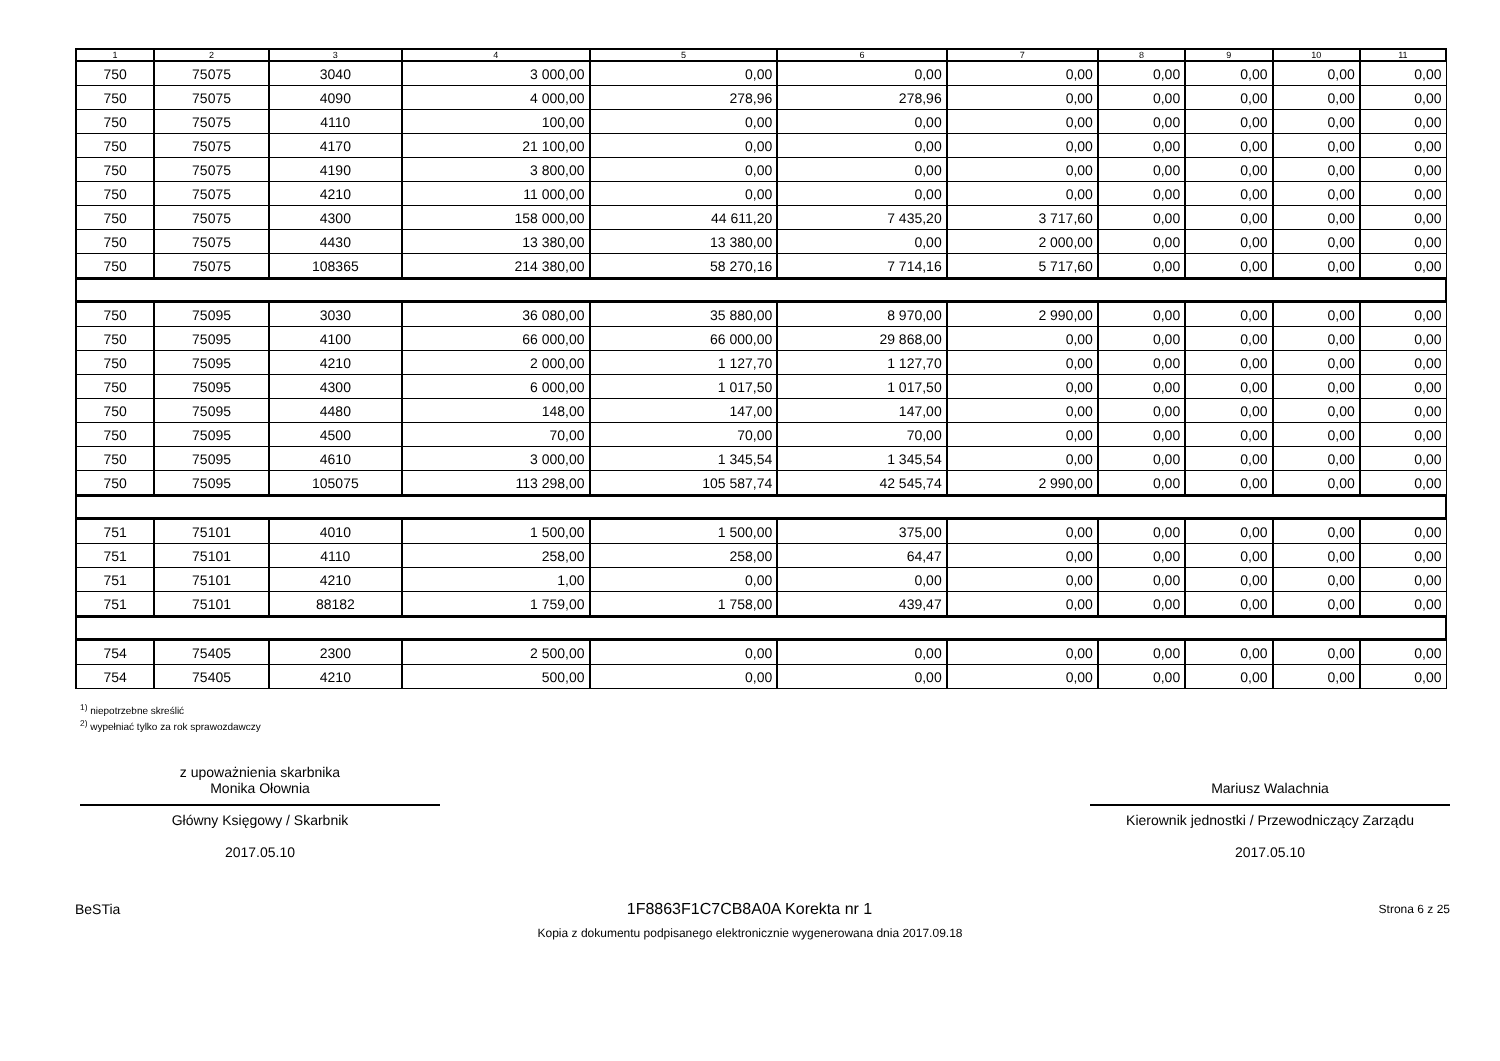| 1 | 2 | 3 | 4 | 5 | 6 | 7 | 8 | 9 | 10 | 11 |
| --- | --- | --- | --- | --- | --- | --- | --- | --- | --- | --- |
| 750 | 75075 | 3040 | 3 000,00 | 0,00 | 0,00 | 0,00 | 0,00 | 0,00 | 0,00 | 0,00 |
| 750 | 75075 | 4090 | 4 000,00 | 278,96 | 278,96 | 0,00 | 0,00 | 0,00 | 0,00 | 0,00 |
| 750 | 75075 | 4110 | 100,00 | 0,00 | 0,00 | 0,00 | 0,00 | 0,00 | 0,00 | 0,00 |
| 750 | 75075 | 4170 | 21 100,00 | 0,00 | 0,00 | 0,00 | 0,00 | 0,00 | 0,00 | 0,00 |
| 750 | 75075 | 4190 | 3 800,00 | 0,00 | 0,00 | 0,00 | 0,00 | 0,00 | 0,00 | 0,00 |
| 750 | 75075 | 4210 | 11 000,00 | 0,00 | 0,00 | 0,00 | 0,00 | 0,00 | 0,00 | 0,00 |
| 750 | 75075 | 4300 | 158 000,00 | 44 611,20 | 7 435,20 | 3 717,60 | 0,00 | 0,00 | 0,00 | 0,00 |
| 750 | 75075 | 4430 | 13 380,00 | 13 380,00 | 0,00 | 2 000,00 | 0,00 | 0,00 | 0,00 | 0,00 |
| 750 | 75075 | 108365 | 214 380,00 | 58 270,16 | 7 714,16 | 5 717,60 | 0,00 | 0,00 | 0,00 | 0,00 |
| 750 | 75095 | 3030 | 36 080,00 | 35 880,00 | 8 970,00 | 2 990,00 | 0,00 | 0,00 | 0,00 | 0,00 |
| 750 | 75095 | 4100 | 66 000,00 | 66 000,00 | 29 868,00 | 0,00 | 0,00 | 0,00 | 0,00 | 0,00 |
| 750 | 75095 | 4210 | 2 000,00 | 1 127,70 | 1 127,70 | 0,00 | 0,00 | 0,00 | 0,00 | 0,00 |
| 750 | 75095 | 4300 | 6 000,00 | 1 017,50 | 1 017,50 | 0,00 | 0,00 | 0,00 | 0,00 | 0,00 |
| 750 | 75095 | 4480 | 148,00 | 147,00 | 147,00 | 0,00 | 0,00 | 0,00 | 0,00 | 0,00 |
| 750 | 75095 | 4500 | 70,00 | 70,00 | 70,00 | 0,00 | 0,00 | 0,00 | 0,00 | 0,00 |
| 750 | 75095 | 4610 | 3 000,00 | 1 345,54 | 1 345,54 | 0,00 | 0,00 | 0,00 | 0,00 | 0,00 |
| 750 | 75095 | 105075 | 113 298,00 | 105 587,74 | 42 545,74 | 2 990,00 | 0,00 | 0,00 | 0,00 | 0,00 |
| 751 | 75101 | 4010 | 1 500,00 | 1 500,00 | 375,00 | 0,00 | 0,00 | 0,00 | 0,00 | 0,00 |
| 751 | 75101 | 4110 | 258,00 | 258,00 | 64,47 | 0,00 | 0,00 | 0,00 | 0,00 | 0,00 |
| 751 | 75101 | 4210 | 1,00 | 0,00 | 0,00 | 0,00 | 0,00 | 0,00 | 0,00 | 0,00 |
| 751 | 75101 | 88182 | 1 759,00 | 1 758,00 | 439,47 | 0,00 | 0,00 | 0,00 | 0,00 | 0,00 |
| 754 | 75405 | 2300 | 2 500,00 | 0,00 | 0,00 | 0,00 | 0,00 | 0,00 | 0,00 | 0,00 |
| 754 | 75405 | 4210 | 500,00 | 0,00 | 0,00 | 0,00 | 0,00 | 0,00 | 0,00 | 0,00 |
<sup>1)</sup> niepotrzebne skreślić
<sup>2)</sup> wypełniać tylko za rok sprawozdawczy
z upoważnienia skarbnika
Monika Ołownia
Główny Księgowy / Skarbnik
2017.05.10
Mariusz Walachnia
Kierownik jednostki / Przewodniczący Zarządu
2017.05.10
BeSTia 1F8863F1C7CB8A0A Korekta nr 1 Strona 6 z 25
Kopia z dokumentu podpisanego elektronicznie wygenerowana dnia 2017.09.18